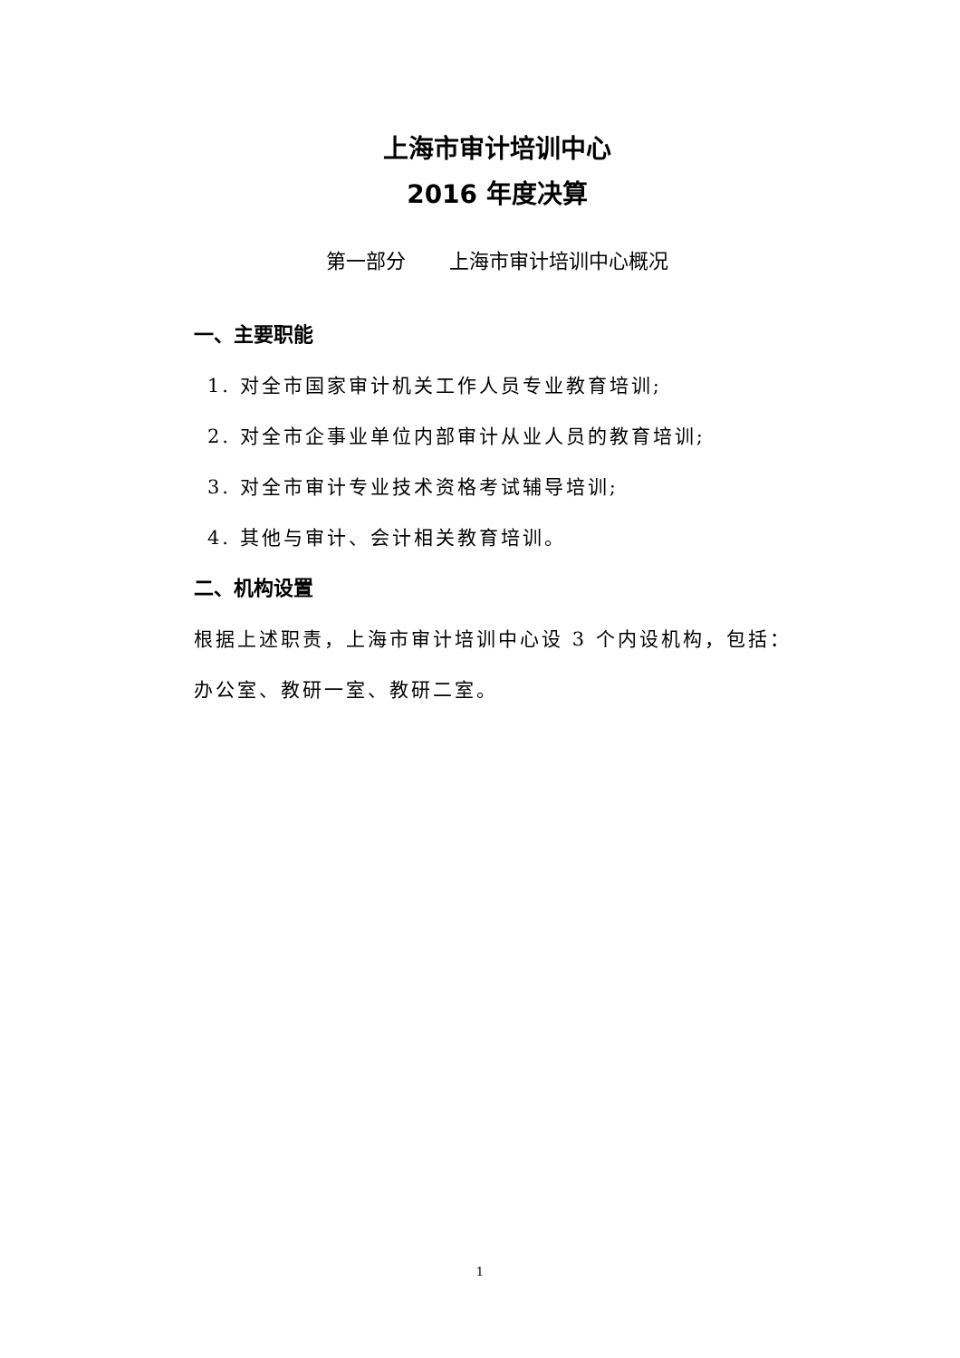上海市审计培训中心
2016 年度决算
第一部分 上海市审计培训中心概况
一、主要职能
1. 对全市国家审计机关工作人员专业教育培训;
2. 对全市企事业单位内部审计从业人员的教育培训;
3. 对全市审计专业技术资格考试辅导培训;
4. 其他与审计、会计相关教育培训。
二、机构设置
根据上述职责，上海市审计培训中心设 3 个内设机构，包括：办公室、教研一室、教研二室。
1